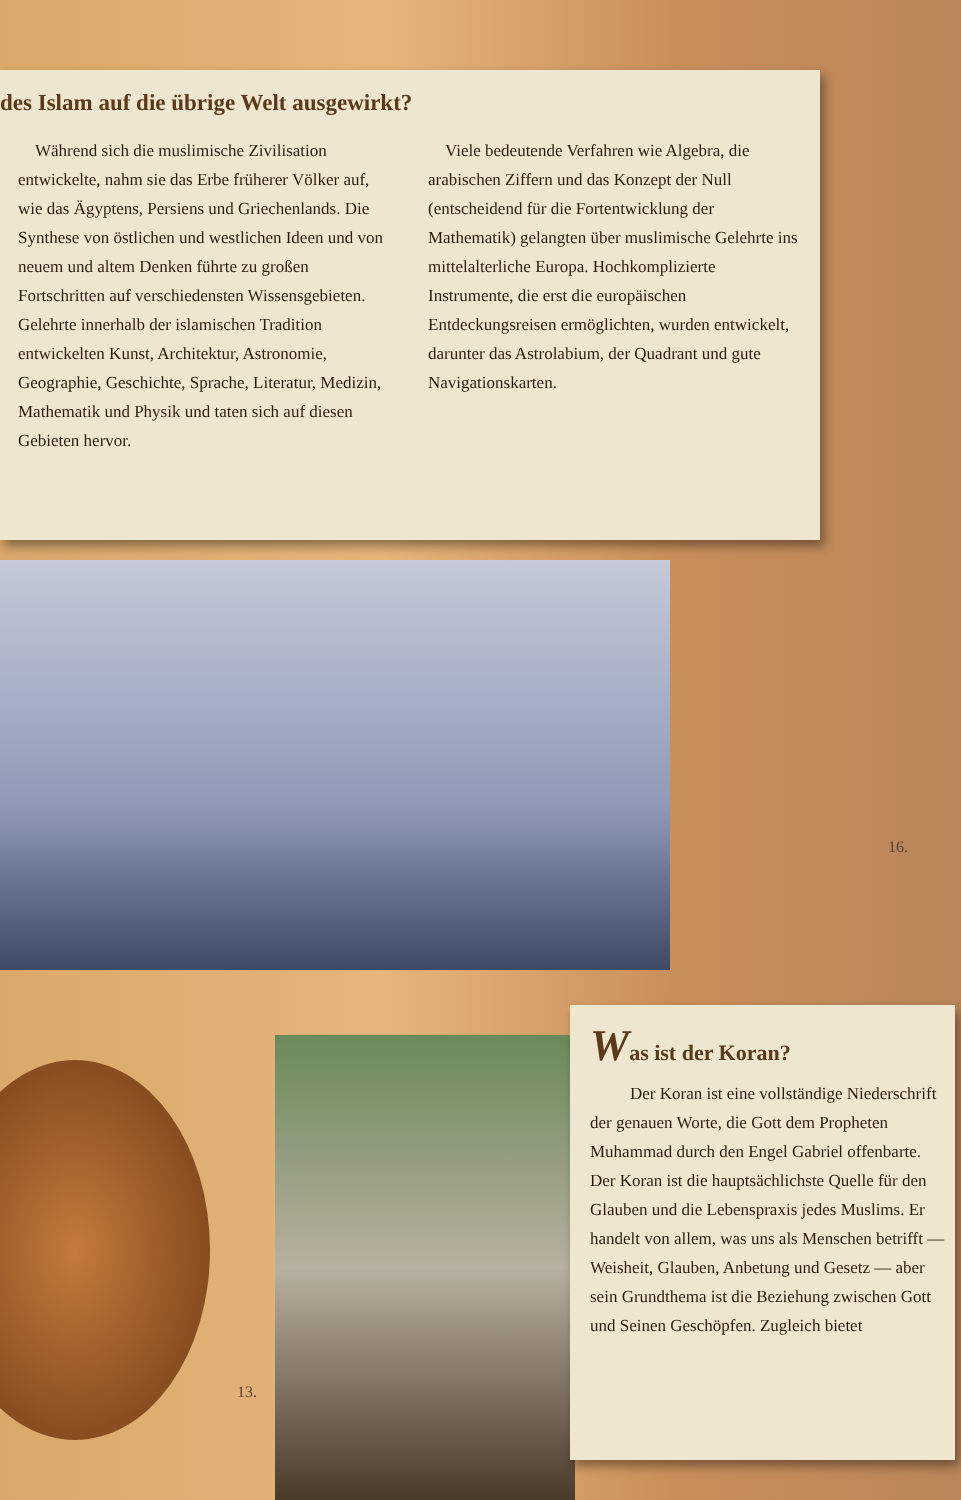des Islam auf die übrige Welt ausgewirkt?
 Während sich die muslimische Zivilisation entwickelte, nahm sie das Erbe früherer Völker auf, wie das Ägyptens, Persiens und Griechenlands. Die Synthese von östlichen und westlichen Ideen und von neuem und altem Denken führte zu großen Fortschritten auf verschiedensten Wissensgebieten. Gelehrte innerhalb der islamischen Tradition entwickelten Kunst, Architektur, Astronomie, Geographie, Geschichte, Sprache, Literatur, Medizin, Mathematik und Physik und taten sich auf diesen Gebieten hervor.
 Viele bedeutende Verfahren wie Algebra, die arabischen Ziffern und das Konzept der Null (entscheidend für die Fortentwicklung der Mathematik) gelangten über muslimische Gelehrte ins mittelalterliche Europa. Hochkomplizierte Instrumente, die erst die europäischen Entdeckungsreisen ermöglichten, wurden entwickelt, darunter das Astrolabium, der Quadrant und gute Navigationskarten.
16.
13.
Was ist der Koran?
Der Koran ist eine vollständige Niederschrift der genauen Worte, die Gott dem Propheten Muhammad durch den Engel Gabriel offenbarte. Der Koran ist die hauptsächlichste Quelle für den Glauben und die Lebenspraxis jedes Muslims. Er handelt von allem, was uns als Menschen betrifft — Weisheit, Glauben, Anbetung und Gesetz — aber sein Grundthema ist die Beziehung zwischen Gott und Seinen Geschöpfen. Zugleich bietet